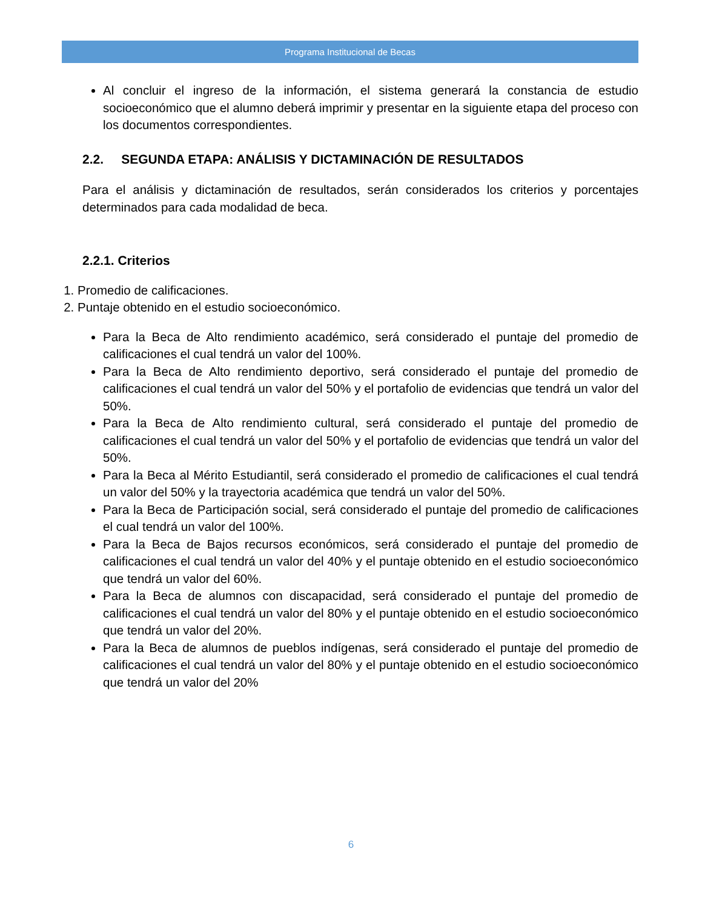Programa Institucional de Becas
Al concluir el ingreso de la información, el sistema generará la constancia de estudio socioeconómico que el alumno deberá imprimir y presentar en la siguiente etapa del proceso con los documentos correspondientes.
2.2. SEGUNDA ETAPA: ANÁLISIS Y DICTAMINACIÓN DE RESULTADOS
Para el análisis y dictaminación de resultados, serán considerados los criterios y porcentajes determinados para cada modalidad de beca.
2.2.1. Criterios
1. Promedio de calificaciones.
2. Puntaje obtenido en el estudio socioeconómico.
Para la Beca de Alto rendimiento académico, será considerado el puntaje del promedio de calificaciones el cual tendrá un valor del 100%.
Para la Beca de Alto rendimiento deportivo, será considerado el puntaje del promedio de calificaciones el cual tendrá un valor del 50% y el portafolio de evidencias que tendrá un valor del 50%.
Para la Beca de Alto rendimiento cultural, será considerado el puntaje del promedio de calificaciones el cual tendrá un valor del 50% y el portafolio de evidencias que tendrá un valor del 50%.
Para la Beca al Mérito Estudiantil, será considerado el promedio de calificaciones el cual tendrá un valor del 50% y la trayectoria académica que tendrá un valor del 50%.
Para la Beca de Participación social, será considerado el puntaje del promedio de calificaciones el cual tendrá un valor del 100%.
Para la Beca de Bajos recursos económicos, será considerado el puntaje del promedio de calificaciones el cual tendrá un valor del 40% y el puntaje obtenido en el estudio socioeconómico que tendrá un valor del 60%.
Para la Beca de alumnos con discapacidad, será considerado el puntaje del promedio de calificaciones el cual tendrá un valor del 80% y el puntaje obtenido en el estudio socioeconómico que tendrá un valor del 20%.
Para la Beca de alumnos de pueblos indígenas, será considerado el puntaje del promedio de calificaciones el cual tendrá un valor del 80% y el puntaje obtenido en el estudio socioeconómico que tendrá un valor del 20%
6